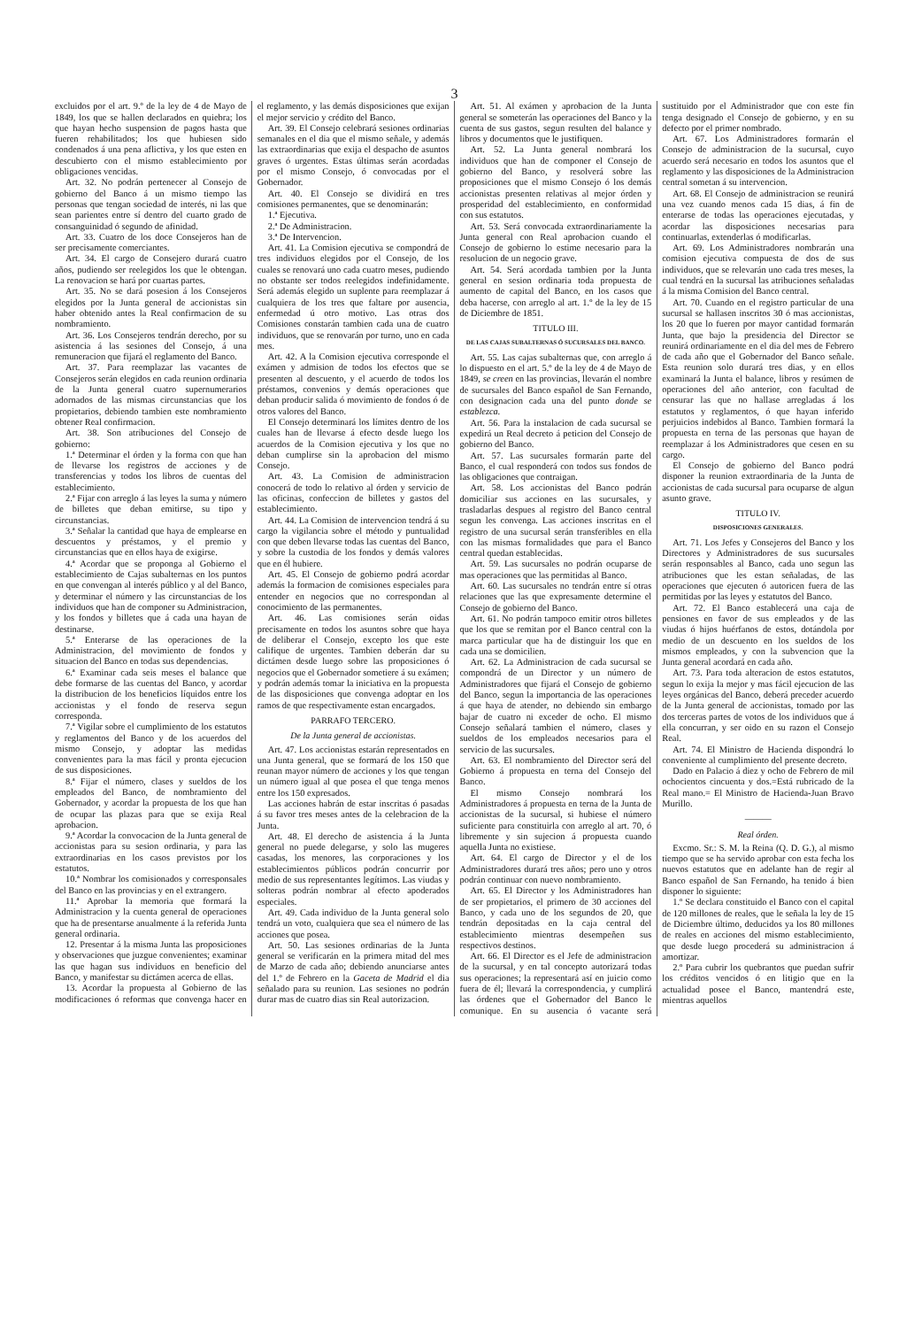3
excluidos por el art. 9.º de la ley de 4 de Mayo de 1849, los que se hallen declarados en quiebra; los que hayan hecho suspension de pagos hasta que fueren rehabilitados; los que hubiesen sido condenados á una pena aflictiva, y los que esten en descubierto con el mismo establecimiento por obligaciones vencidas.
Art. 32. No podrán pertenecer al Consejo de gobierno del Banco á un mismo tiempo las personas que tengan sociedad de interés, ni las que sean parientes entre sí dentro del cuarto grado de consanguinidad ó segundo de afinidad.
Art. 33. Cuatro de los doce Consejeros han de ser precisamente comerciantes.
Art. 34. El cargo de Consejero durará cuatro años, pudiendo ser reelegidos los que le obtengan. La renovacion se hará por cuartas partes.
Art. 35. No se dará posesion á los Consejeros elegidos por la Junta general de accionistas sin haber obtenido antes la Real confirmacion de su nombramiento.
Art. 36. Los Consejeros tendrán derecho, por su asistencia á las sesiones del Consejo, á una remuneracion que fijará el reglamento del Banco.
Art. 37. Para reemplazar las vacantes de Consejeros serán elegidos en cada reunion ordinaria de la Junta general cuatro supernumerarios adornados de las mismas circunstancias que los propietarios, debiendo tambien este nombramiento obtener Real confirmacion.
Art. 38. Son atribuciones del Consejo de gobierno:
1.ª Determinar el órden y la forma con que han de llevarse los registros de acciones y de transferencias y todos los libros de cuentas del establecimiento.
2.ª Fijar con arreglo á las leyes la suma y número de billetes que deban emitirse, su tipo y circunstancias.
3.ª Señalar la cantidad que haya de emplearse en descuentos y préstamos, y el premio y circunstancias que en ellos haya de exigirse.
4.ª Acordar que se proponga al Gobierno el establecimiento de Cajas subalternas en los puntos en que convengan al interés público y al del Banco, y determinar el número y las circunstancias de los individuos que han de componer su Administracion, y los fondos y billetes que á cada una hayan de destinarse.
5.ª Enterarse de las operaciones de la Administracion, del movimiento de fondos y situacion del Banco en todas sus dependencias.
6.ª Examinar cada seis meses el balance que debe formarse de las cuentas del Banco, y acordar la distribucion de los beneficios líquidos entre los accionistas y el fondo de reserva segun corresponda.
7.ª Vigilar sobre el cumplimiento de los estatutos y reglamentos del Banco y de los acuerdos del mismo Consejo, y adoptar las medidas convenientes para la mas fácil y pronta ejecucion de sus disposiciones.
8.ª Fijar el número, clases y sueldos de los empleados del Banco, de nombramiento del Gobernador, y acordar la propuesta de los que han de ocupar las plazas para que se exija Real aprobacion.
9.ª Acordar la convocacion de la Junta general de accionistas para su sesion ordinaria, y para las extraordinarias en los casos previstos por los estatutos.
10.ª Nombrar los comisionados y corresponsales del Banco en las provincias y en el extrangero.
11.ª Aprobar la memoria que formará la Administracion y la cuenta general de operaciones que ha de presentarse anualmente á la referida Junta general ordinaria.
12. Presentar á la misma Junta las proposiciones y observaciones que juzgue convenientes; examinar las que hagan sus individuos en beneficio del Banco, y manifestar su dictámen acerca de ellas.
13. Acordar la propuesta al Gobierno de las modificaciones ó reformas que convenga hacer en el reglamento, y las demás disposiciones que exijan el mejor servicio y crédito del Banco.
Art. 39. El Consejo celebrará sesiones ordinarias semanales en el dia que el mismo señale, y además las extraordinarias que exija el despacho de asuntos graves ó urgentes. Estas últimas serán acordadas por el mismo Consejo, ó convocadas por el Gobernador.
Art. 40. El Consejo se dividirá en tres comisiones permanentes, que se denominarán:
1.ª Ejecutiva.
2.ª De Administracion.
3.ª De Intervencion.
Art. 41. La Comision ejecutiva se compondrá de tres individuos elegidos por el Consejo, de los cuales se renovará uno cada cuatro meses, pudiendo no obstante ser todos reelegidos indefinidamente. Será además elegido un suplente para reemplazar á cualquiera de los tres que faltare por ausencia, enfermedad ú otro motivo. Las otras dos Comisiones constarán tambien cada una de cuatro individuos, que se renovarán por turno, uno en cada mes.
Art. 42. A la Comision ejecutiva corresponde el exámen y admision de todos los efectos que se presenten al descuento, y el acuerdo de todos los préstamos, convenios y demás operaciones que deban producir salida ó movimiento de fondos ó de otros valores del Banco.
El Consejo determinará los límites dentro de los cuales han de llevarse á efecto desde luego los acuerdos de la Comision ejecutiva y los que no deban cumplirse sin la aprobacion del mismo Consejo.
Art. 43. La Comision de administracion conocerá de todo lo relativo al órden y servicio de las oficinas, confeccion de billetes y gastos del establecimiento.
Art. 44. La Comision de intervencion tendrá á su cargo la vigilancia sobre el método y puntualidad con que deben llevarse todas las cuentas del Banco, y sobre la custodia de los fondos y demás valores que en él hubiere.
Art. 45. El Consejo de gobierno podrá acordar además la formacion de comisiones especiales para entender en negocios que no correspondan al conocimiento de las permanentes.
Art. 46. Las comisiones serán oidas precisamente en todos los asuntos sobre que haya de deliberar el Consejo, excepto los que este califique de urgentes. Tambien deberán dar su dictámen desde luego sobre las proposiciones ó negocios que el Gobernador sometiere á su exámen; y podrán además tomar la iniciativa en la propuesta de las disposiciones que convenga adoptar en los ramos de que respectivamente estan encargados.
PARRAFO TERCERO.
De la Junta general de accionistas.
Art. 47. Los accionistas estarán representados en una Junta general, que se formará de los 150 que reunan mayor número de acciones y los que tengan un número igual al que posea el que tenga menos entre los 150 expresados.
Las acciones habrán de estar inscritas ó pasadas á su favor tres meses antes de la celebracion de la Junta.
Art. 48. El derecho de asistencia á la Junta general no puede delegarse, y solo las mugeres casadas, los menores, las corporaciones y los establecimientos públicos podrán concurrir por medio de sus representantes legítimos. Las viudas y solteras podrán nombrar al efecto apoderados especiales.
Art. 49. Cada individuo de la Junta general solo tendrá un voto, cualquiera que sea el número de las acciones que posea.
Art. 50. Las sesiones ordinarias de la Junta general se verificarán en la primera mitad del mes de Marzo de cada año; debiendo anunciarse antes del 1.º de Febrero en la Gaceta de Madrid el dia señalado para su reunion. Las sesiones no podrán durar mas de cuatro dias sin Real autorizacion.
Art. 51. Al exámen y aprobacion de la Junta general se someterán las operaciones del Banco y la cuenta de sus gastos, segun resulten del balance y libros y documentos que le justifiquen.
Art. 52. La Junta general nombrará los individuos que han de componer el Consejo de gobierno del Banco, y resolverá sobre las proposiciones que el mismo Consejo ó los demás accionistas presenten relativas al mejor órden y prosperidad del establecimiento, en conformidad con sus estatutos.
Art. 53. Será convocada extraordinariamente la Junta general con Real aprobacion cuando el Consejo de gobierno lo estime necesario para la resolucion de un negocio grave.
Art. 54. Será acordada tambien por la Junta general en sesion ordinaria toda propuesta de aumento de capital del Banco, en los casos que deba hacerse, con arreglo al art. 1.º de la ley de 15 de Diciembre de 1851.
TITULO III.
DE LAS CAJAS SUBALTERNAS Ó SUCURSALES DEL BANCO.
Art. 55. Las cajas subalternas que, con arreglo á lo dispuesto en el art. 5.º de la ley de 4 de Mayo de 1849, se creen en las provincias, llevarán el nombre de sucursales del Banco español de San Fernando, con designacion cada una del punto donde se establezca.
Art. 56. Para la instalacion de cada sucursal se expedirá un Real decreto á peticion del Consejo de gobierno del Banco.
Art. 57. Las sucursales formarán parte del Banco, el cual responderá con todos sus fondos de las obligaciones que contraigan.
Art. 58. Los accionistas del Banco podrán domiciliar sus acciones en las sucursales, y trasladarlas despues al registro del Banco central segun les convenga. Las acciones inscritas en el registro de una sucursal serán transferibles en ella con las mismas formalidades que para el Banco central quedan establecidas.
Art. 59. Las sucursales no podrán ocuparse de mas operaciones que las permitidas al Banco.
Art. 60. Las sucursales no tendrán entre sí otras relaciones que las que expresamente determine el Consejo de gobierno del Banco.
Art. 61. No podrán tampoco emitir otros billetes que los que se remitan por el Banco central con la marca particular que ha de distinguir los que en cada una se domicilien.
Art. 62. La Administracion de cada sucursal se compondrá de un Director y un número de Administradores que fijará el Consejo de gobierno del Banco, segun la importancia de las operaciones á que haya de atender, no debiendo sin embargo bajar de cuatro ni exceder de ocho. El mismo Consejo señalará tambien el número, clases y sueldos de los empleados necesarios para el servicio de las sucursales.
Art. 63. El nombramiento del Director será del Gobierno á propuesta en terna del Consejo del Banco.
El mismo Consejo nombrará los Administradores á propuesta en terna de la Junta de accionistas de la sucursal, si hubiese el número suficiente para constituirla con arreglo al art. 70, ó libremente y sin sujecion á propuesta cuando aquella Junta no existiese.
Art. 64. El cargo de Director y el de los Administradores durará tres años; pero uno y otros podrán continuar con nuevo nombramiento.
Art. 65. El Director y los Administradores han de ser propietarios, el primero de 30 acciones del Banco, y cada uno de los segundos de 20, que tendrán depositadas en la caja central del establecimiento mientras desempeñen sus respectivos destinos.
Art. 66. El Director es el Jefe de administracion de la sucursal, y en tal concepto autorizará todas sus operaciones; la representará así en juicio como fuera de él; llevará la correspondencia, y cumplirá las órdenes que el Gobernador del Banco le comunique. En su ausencia ó vacante será sustituido por el Administrador que con este fin tenga designado el Consejo de gobierno, y en su defecto por el primer nombrado.
Art. 67. Los Administradores formarán el Consejo de administracion de la sucursal, cuyo acuerdo será necesario en todos los asuntos que el reglamento y las disposiciones de la Administracion central sometan á su intervencion.
Art. 68. El Consejo de administracion se reunirá una vez cuando menos cada 15 dias, á fin de enterarse de todas las operaciones ejecutadas, y acordar las disposiciones necesarias para continuarlas, extenderlas ó modificarlas.
Art. 69. Los Administradores nombrarán una comision ejecutiva compuesta de dos de sus individuos, que se relevarán uno cada tres meses, la cual tendrá en la sucursal las atribuciones señaladas á la misma Comision del Banco central.
Art. 70. Cuando en el registro particular de una sucursal se hallasen inscritos 30 ó mas accionistas, los 20 que lo fueren por mayor cantidad formarán Junta, que bajo la presidencia del Director se reunirá ordinariamente en el dia del mes de Febrero de cada año que el Gobernador del Banco señale. Esta reunion solo durará tres dias, y en ellos examinará la Junta el balance, libros y resúmen de operaciones del año anterior, con facultad de censurar las que no hallase arregladas á los estatutos y reglamentos, ó que hayan inferido perjuicios indebidos al Banco. Tambien formará la propuesta en terna de las personas que hayan de reemplazar á los Administradores que cesen en su cargo.
El Consejo de gobierno del Banco podrá disponer la reunion extraordinaria de la Junta de accionistas de cada sucursal para ocuparse de algun asunto grave.
TITULO IV.
DISPOSICIONES GENERALES.
Art. 71. Los Jefes y Consejeros del Banco y los Directores y Administradores de sus sucursales serán responsables al Banco, cada uno segun las atribuciones que les estan señaladas, de las operaciones que ejecuten ó autoricen fuera de las permitidas por las leyes y estatutos del Banco.
Art. 72. El Banco establecerá una caja de pensiones en favor de sus empleados y de las viudas ó hijos huérfanos de estos, dotándola por medio de un descuento en los sueldos de los mismos empleados, y con la subvencion que la Junta general acordará en cada año.
Art. 73. Para toda alteracion de estos estatutos, segun lo exija la mejor y mas fácil ejecucion de las leyes orgánicas del Banco, deberá preceder acuerdo de la Junta general de accionistas, tomado por las dos terceras partes de votos de los individuos que á ella concurran, y ser oido en su razon el Consejo Real.
Art. 74. El Ministro de Hacienda dispondrá lo conveniente al cumplimiento del presente decreto.
Dado en Palacio á diez y ocho de Febrero de mil ochocientos cincuenta y dos.=Está rubricado de la Real mano.= El Ministro de Hacienda-Juan Bravo Murillo.
———
Real órden.
Excmo. Sr.: S. M. la Reina (Q. D. G.), al mismo tiempo que se ha servido aprobar con esta fecha los nuevos estatutos que en adelante han de regir al Banco español de San Fernando, ha tenido á bien disponer lo siguiente:
1.º Se declara constituido el Banco con el capital de 120 millones de reales, que le señala la ley de 15 de Diciembre último, deducidos ya los 80 millones de reales en acciones del mismo establecimiento, que desde luego procederá su administracion á amortizar.
2.º Para cubrir los quebrantos que puedan sufrir los créditos vencidos ó en litigio que en la actualidad posee el Banco, mantendrá este, mientras aquellos